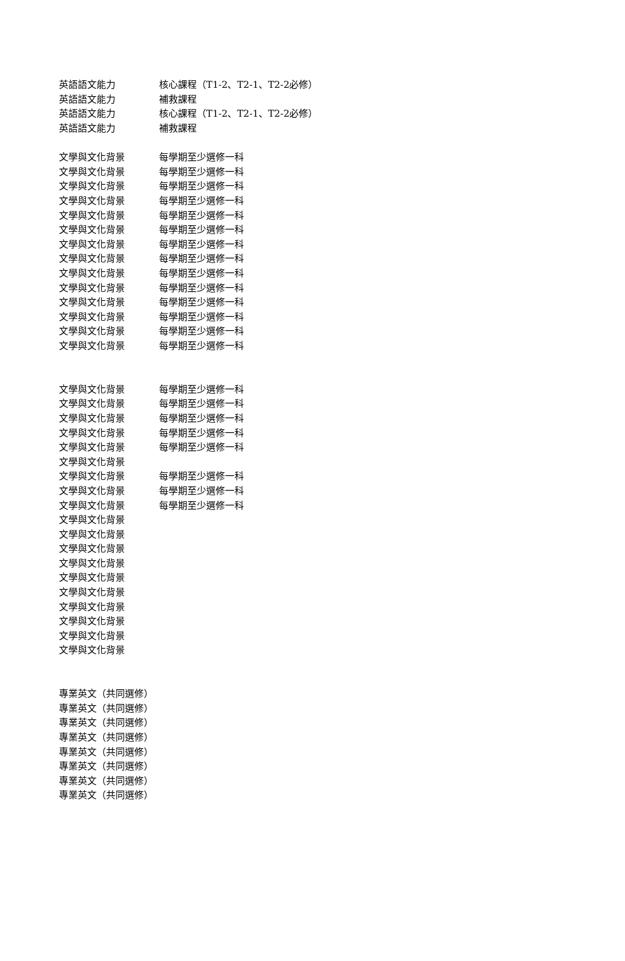| 英語語文能力 | 核心課程（T1-2、T2-1、T2-2必修） |
| 英語語文能力 | 補救課程 |
| 英語語文能力 | 核心課程（T1-2、T2-1、T2-2必修） |
| 英語語文能力 | 補救課程 |
| 文學與文化背景 | 每學期至少選修一科 |
| 文學與文化背景 | 每學期至少選修一科 |
| 文學與文化背景 | 每學期至少選修一科 |
| 文學與文化背景 | 每學期至少選修一科 |
| 文學與文化背景 | 每學期至少選修一科 |
| 文學與文化背景 | 每學期至少選修一科 |
| 文學與文化背景 | 每學期至少選修一科 |
| 文學與文化背景 | 每學期至少選修一科 |
| 文學與文化背景 | 每學期至少選修一科 |
| 文學與文化背景 | 每學期至少選修一科 |
| 文學與文化背景 | 每學期至少選修一科 |
| 文學與文化背景 | 每學期至少選修一科 |
| 文學與文化背景 | 每學期至少選修一科 |
| 文學與文化背景 | 每學期至少選修一科 |
| 文學與文化背景 | 每學期至少選修一科 |
| 文學與文化背景 | 每學期至少選修一科 |
| 文學與文化背景 | 每學期至少選修一科 |
| 文學與文化背景 | 每學期至少選修一科 |
| 文學與文化背景 | 每學期至少選修一科 |
| 文學與文化背景 | |
| 文學與文化背景 | 每學期至少選修一科 |
| 文學與文化背景 | 每學期至少選修一科 |
| 文學與文化背景 | 每學期至少選修一科 |
| 文學與文化背景 | |
| 文學與文化背景 | |
| 文學與文化背景 | |
| 文學與文化背景 | |
| 文學與文化背景 | |
| 文學與文化背景 | |
| 文學與文化背景 | |
| 文學與文化背景 | |
| 文學與文化背景 | |
| 文學與文化背景 | |
| 專業英文（共同選修） | |
| 專業英文（共同選修） | |
| 專業英文（共同選修） | |
| 專業英文（共同選修） | |
| 專業英文（共同選修） | |
| 專業英文（共同選修） | |
| 專業英文（共同選修） | |
| 專業英文（共同選修） | |